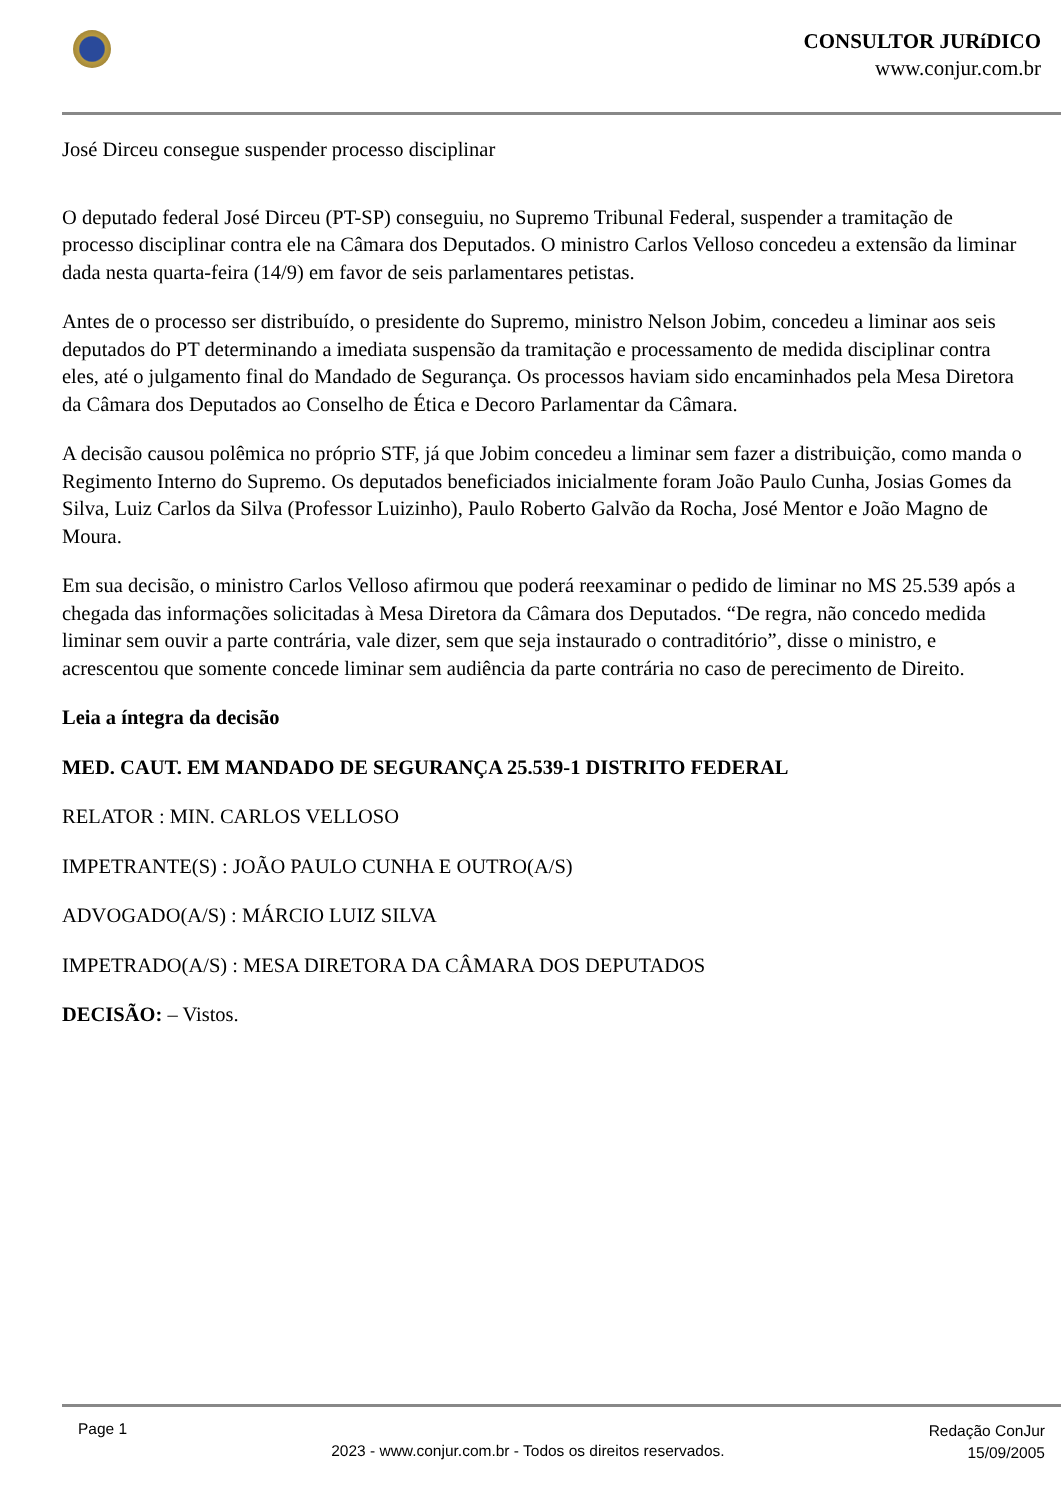CONSULTOR JURíDICO
www.conjur.com.br
José Dirceu consegue suspender processo disciplinar
O deputado federal José Dirceu (PT-SP) conseguiu, no Supremo Tribunal Federal, suspender a tramitação de processo disciplinar contra ele na Câmara dos Deputados. O ministro Carlos Velloso concedeu a extensão da liminar dada nesta quarta-feira (14/9) em favor de seis parlamentares petistas.
Antes de o processo ser distribuído, o presidente do Supremo, ministro Nelson Jobim, concedeu a liminar aos seis deputados do PT determinando a imediata suspensão da tramitação e processamento de medida disciplinar contra eles, até o julgamento final do Mandado de Segurança. Os processos haviam sido encaminhados pela Mesa Diretora da Câmara dos Deputados ao Conselho de Ética e Decoro Parlamentar da Câmara.
A decisão causou polêmica no próprio STF, já que Jobim concedeu a liminar sem fazer a distribuição, como manda o Regimento Interno do Supremo. Os deputados beneficiados inicialmente foram João Paulo Cunha, Josias Gomes da Silva, Luiz Carlos da Silva (Professor Luizinho), Paulo Roberto Galvão da Rocha, José Mentor e João Magno de Moura.
Em sua decisão, o ministro Carlos Velloso afirmou que poderá reexaminar o pedido de liminar no MS 25.539 após a chegada das informações solicitadas à Mesa Diretora da Câmara dos Deputados. “De regra, não concedo medida liminar sem ouvir a parte contrária, vale dizer, sem que seja instaurado o contraditório”, disse o ministro, e acrescentou que somente concede liminar sem audiência da parte contrária no caso de perecimento de Direito.
Leia a íntegra da decisão
MED. CAUT. EM MANDADO DE SEGURANÇA 25.539-1 DISTRITO FEDERAL
RELATOR : MIN. CARLOS VELLOSO
IMPETRANTE(S) : JOÃO PAULO CUNHA E OUTRO(A/S)
ADVOGADO(A/S) : MÁRCIO LUIZ SILVA
IMPETRADO(A/S) : MESA DIRETORA DA CÂMARA DOS DEPUTADOS
DECISÃO: – Vistos.
Page 1
2023 - www.conjur.com.br - Todos os direitos reservados.
Redação ConJur
15/09/2005